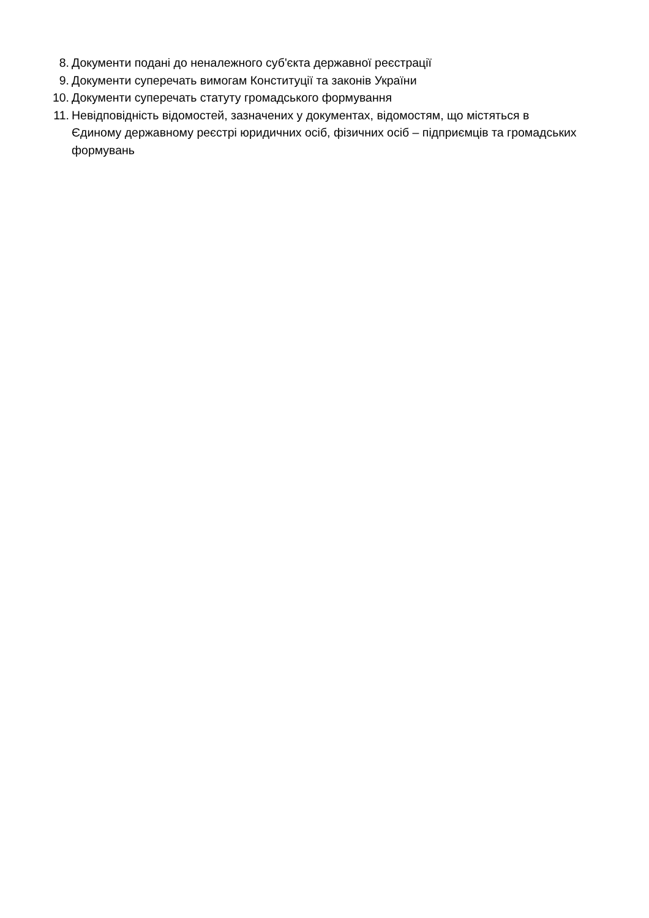8. Документи подані до неналежного суб'єкта державної реєстрації
9. Документи суперечать вимогам Конституції та законів України
10. Документи суперечать статуту громадського формування
11. Невідповідність відомостей, зазначених у документах, відомостям, що містяться в Єдиному державному реєстрі юридичних осіб, фізичних осіб – підприємців та громадських формувань